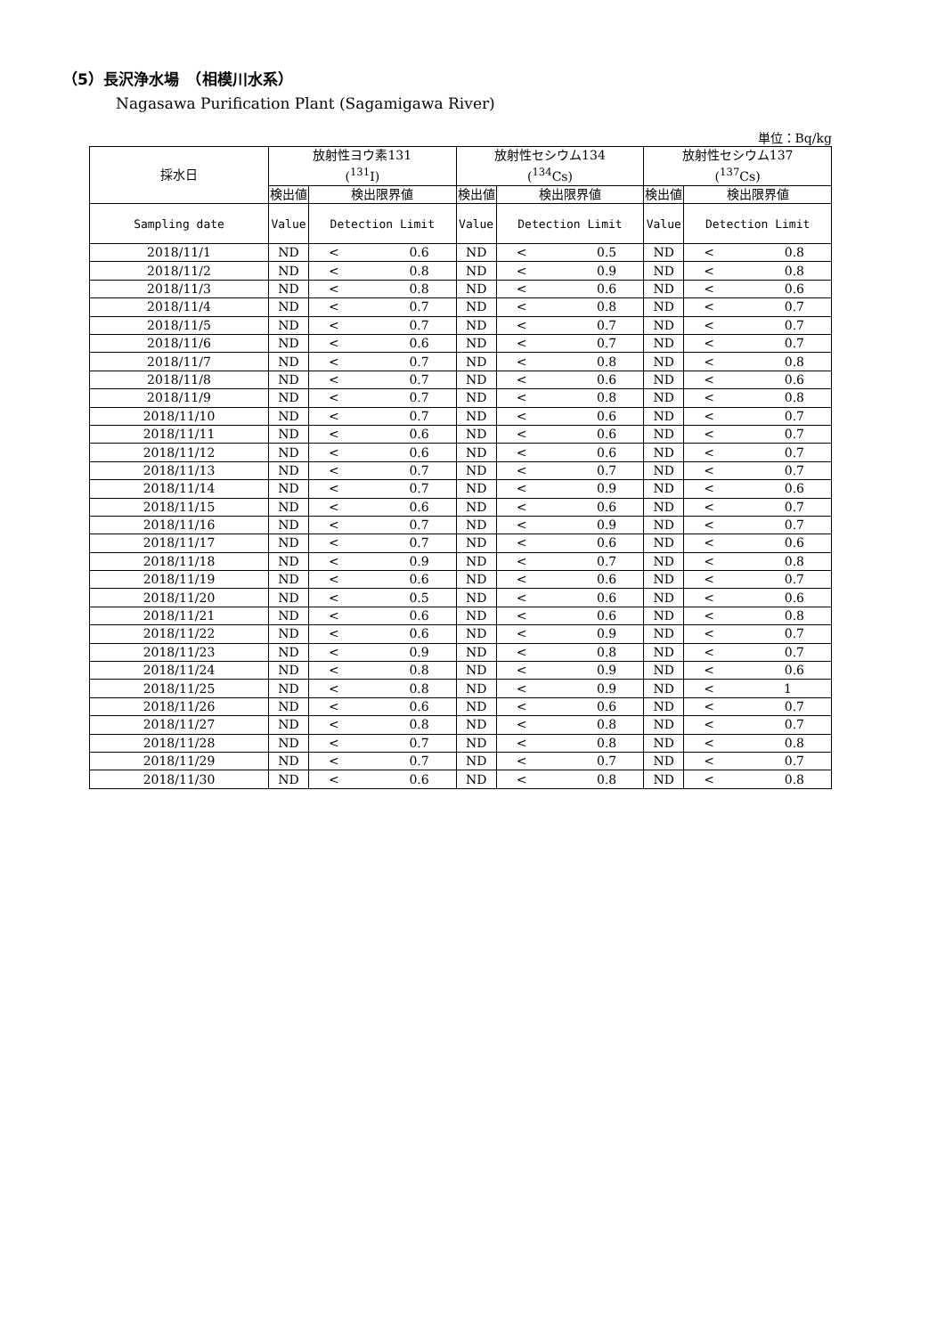（5）長沢浄水場　（相模川水系）
Nagasawa Purification Plant (Sagamigawa River)
単位：Bq/kg
| 採水日 | 放射性ヨウ素131 (<sup>131</sup>I) | | | 放射性セシウム134 (<sup>134</sup>Cs) | | | 放射性セシウム137 (<sup>137</sup>Cs) | | |
| --- | --- | --- | --- | --- | --- | --- | --- | --- | --- |
| | 検出値 | 検出限界値 | | 検出値 | 検出限界値 | | 検出値 | 検出限界値 | |
| Sampling date | Value | Detection Limit | | Value | Detection Limit | | Value | Detection Limit | |
| 2018/11/1 | ND | < | 0.6 | ND | < | 0.5 | ND | < | 0.8 |
| 2018/11/2 | ND | < | 0.8 | ND | < | 0.9 | ND | < | 0.8 |
| 2018/11/3 | ND | < | 0.8 | ND | < | 0.6 | ND | < | 0.6 |
| 2018/11/4 | ND | < | 0.7 | ND | < | 0.8 | ND | < | 0.7 |
| 2018/11/5 | ND | < | 0.7 | ND | < | 0.7 | ND | < | 0.7 |
| 2018/11/6 | ND | < | 0.6 | ND | < | 0.7 | ND | < | 0.7 |
| 2018/11/7 | ND | < | 0.7 | ND | < | 0.8 | ND | < | 0.8 |
| 2018/11/8 | ND | < | 0.7 | ND | < | 0.6 | ND | < | 0.6 |
| 2018/11/9 | ND | < | 0.7 | ND | < | 0.8 | ND | < | 0.8 |
| 2018/11/10 | ND | < | 0.7 | ND | < | 0.6 | ND | < | 0.7 |
| 2018/11/11 | ND | < | 0.6 | ND | < | 0.6 | ND | < | 0.7 |
| 2018/11/12 | ND | < | 0.6 | ND | < | 0.6 | ND | < | 0.7 |
| 2018/11/13 | ND | < | 0.7 | ND | < | 0.7 | ND | < | 0.7 |
| 2018/11/14 | ND | < | 0.7 | ND | < | 0.9 | ND | < | 0.6 |
| 2018/11/15 | ND | < | 0.6 | ND | < | 0.6 | ND | < | 0.7 |
| 2018/11/16 | ND | < | 0.7 | ND | < | 0.9 | ND | < | 0.7 |
| 2018/11/17 | ND | < | 0.7 | ND | < | 0.6 | ND | < | 0.6 |
| 2018/11/18 | ND | < | 0.9 | ND | < | 0.7 | ND | < | 0.8 |
| 2018/11/19 | ND | < | 0.6 | ND | < | 0.6 | ND | < | 0.7 |
| 2018/11/20 | ND | < | 0.5 | ND | < | 0.6 | ND | < | 0.6 |
| 2018/11/21 | ND | < | 0.6 | ND | < | 0.6 | ND | < | 0.8 |
| 2018/11/22 | ND | < | 0.6 | ND | < | 0.9 | ND | < | 0.7 |
| 2018/11/23 | ND | < | 0.9 | ND | < | 0.8 | ND | < | 0.7 |
| 2018/11/24 | ND | < | 0.8 | ND | < | 0.9 | ND | < | 0.6 |
| 2018/11/25 | ND | < | 0.8 | ND | < | 0.9 | ND | < | 1 |
| 2018/11/26 | ND | < | 0.6 | ND | < | 0.6 | ND | < | 0.7 |
| 2018/11/27 | ND | < | 0.8 | ND | < | 0.8 | ND | < | 0.7 |
| 2018/11/28 | ND | < | 0.7 | ND | < | 0.8 | ND | < | 0.8 |
| 2018/11/29 | ND | < | 0.7 | ND | < | 0.7 | ND | < | 0.7 |
| 2018/11/30 | ND | < | 0.6 | ND | < | 0.8 | ND | < | 0.8 |